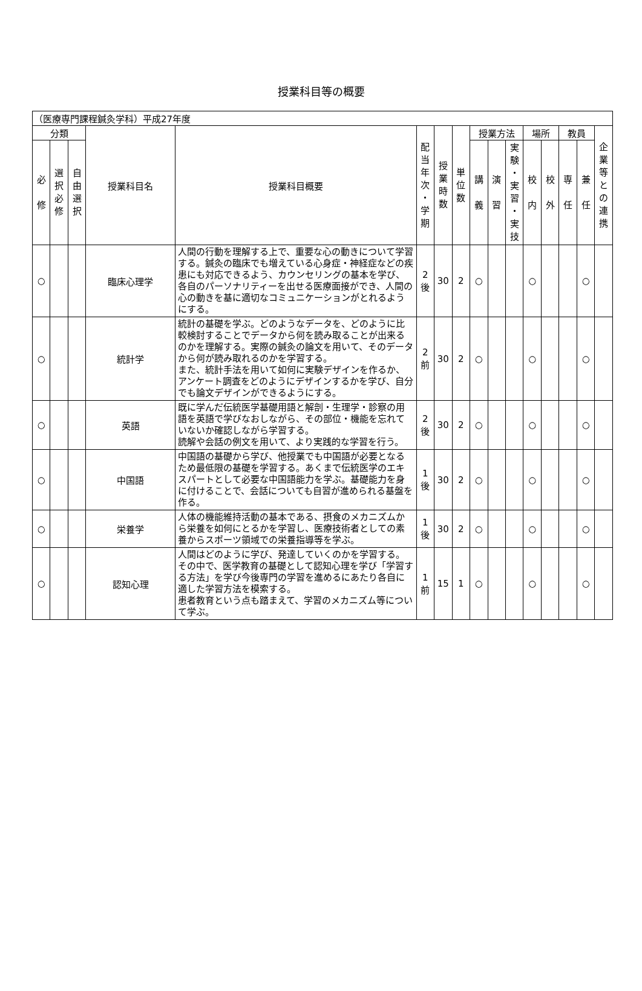授業科目等の概要
| （医療専門課程鍼灸学科）平成27年度 | | | | | | | | | | | | | | | |
| 分類 | | | 授業科目名 | 授業科目概要 | 配 当 年 次 ・ 学 期 | 授 業 時 数 | 単 位 数 | 授業方法 | | | 場所 | | 教員 | | 企 業 等 と の 連 携 |
| 必 修 | 選 択 必 修 | 自 由 選 択 | | | | | | 講 義 | 演 習 | 実 験 ・ 実 習 ・ 実 技 | 校 内 | 校 外 | 専 任 | 兼 任 | |
| ○ | | | 臨床心理学 | 人間の行動を理解する上で、重要な心の動きについて学習する。鍼灸の臨床でも増えている心身症・神経症などの疾患にも対応できるよう、カウンセリングの基本を学び、各自のパーソナリティーを出せる医療面接ができ、人間の心の動きを基に適切なコミュニケーションがとれるようにする。 | 2 後 | 30 | 2 | ○ | | | ○ | | | ○ | |
| ○ | | | 統計学 | 統計の基礎を学ぶ。どのようなデータを、どのように比較検討することでデータから何を読み取ることが出来るのかを理解する。実際の鍼灸の論文を用いて、そのデータから何が読み取れるのかを学習する。 また、統計手法を用いて如何に実験デザインを作るか、アンケート調査をどのようにデザインするかを学び、自分でも論文デザインができるようにする。 | 2 前 | 30 | 2 | ○ | | | ○ | | | ○ | |
| ○ | | | 英語 | 既に学んだ伝統医学基礎用語と解剖・生理学・診察の用語を英語で学びなおしながら、その部位・機能を忘れていないか確認しながら学習する。 読解や会話の例文を用いて、より実践的な学習を行う。 | 2 後 | 30 | 2 | ○ | | | ○ | | | ○ | |
| ○ | | | 中国語 | 中国語の基礎から学び、他授業でも中国語が必要となるため最低限の基礎を学習する。あくまで伝統医学のエキスパートとして必要な中国語能力を学ぶ。基礎能力を身に付けることで、会話についても自習が進められる基盤を作る。 | 1 後 | 30 | 2 | ○ | | | ○ | | | ○ | |
| ○ | | | 栄養学 | 人体の機能維持活動の基本である、摂食のメカニズムから栄養を如何にとるかを学習し、医療技術者としての素養からスポーツ領域での栄養指導等を学ぶ。 | 1 後 | 30 | 2 | ○ | | | ○ | | | ○ | |
| ○ | | | 認知心理 | 人間はどのように学び、発達していくのかを学習する。その中で、医学教育の基礎として認知心理を学び「学習する方法」を学び今後専門の学習を進めるにあたり各自に適した学習方法を模索する。 患者教育という点も踏まえて、学習のメカニズム等について学ぶ。 | 1 前 | 15 | 1 | ○ | | | ○ | | | ○ | |